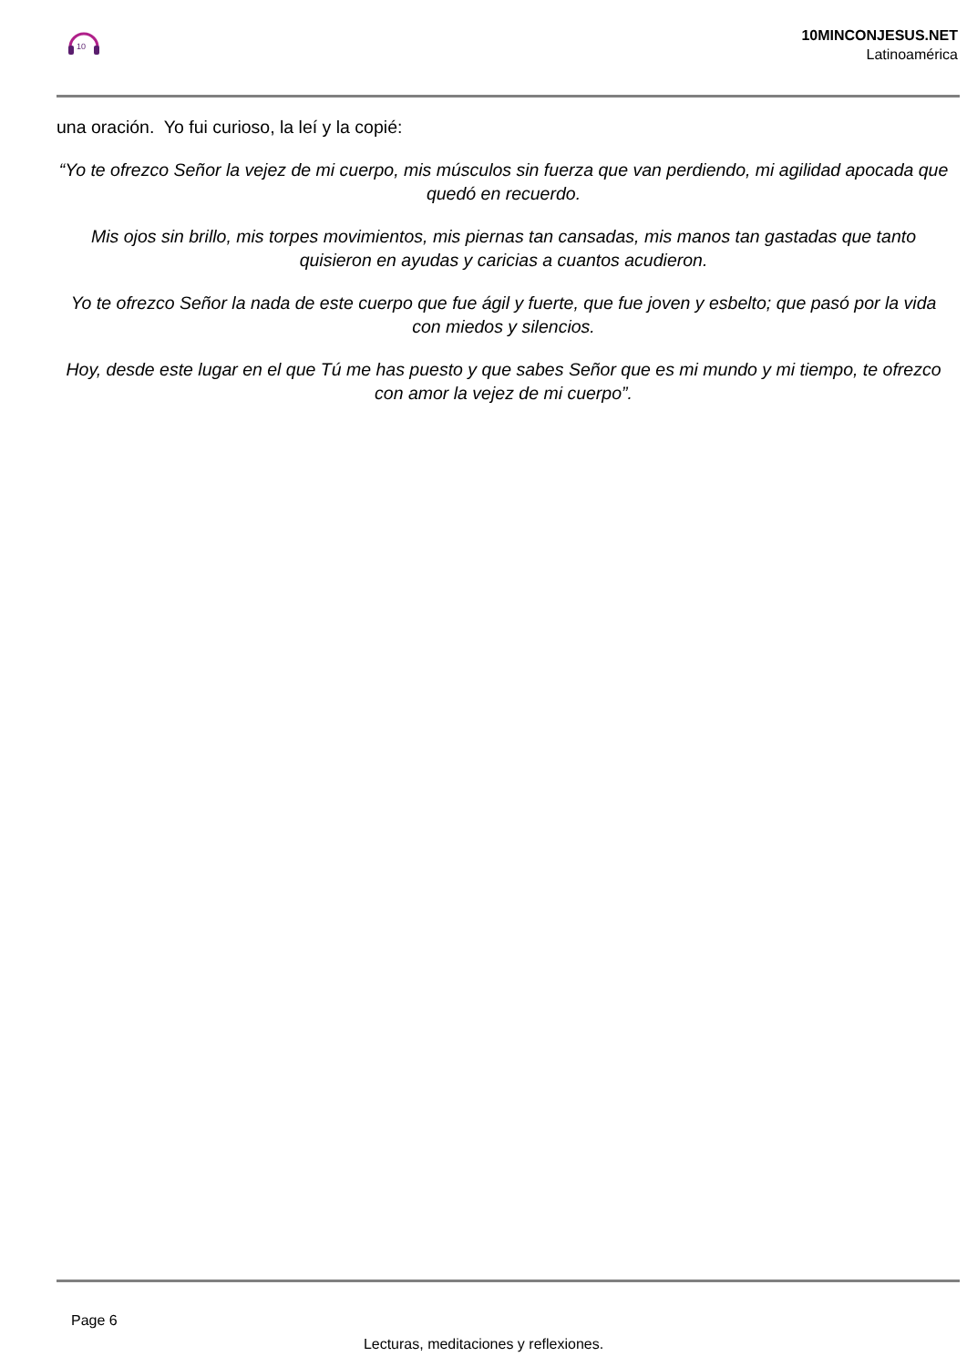10
10MINCONJESUS.NET
Latinoamérica
una oración. Yo fui curioso, la leí y la copié:
“Yo te ofrezco Señor la vejez de mi cuerpo, mis músculos sin fuerza que van perdiendo, mi agilidad apocada que quedó en recuerdo.
Mis ojos sin brillo, mis torpes movimientos, mis piernas tan cansadas, mis manos tan gastadas que tanto quisieron en ayudas y caricias a cuantos acudieron.
Yo te ofrezco Señor la nada de este cuerpo que fue ágil y fuerte, que fue joven y esbelto; que pasó por la vida con miedos y silencios.
Hoy, desde este lugar en el que Tú me has puesto y que sabes Señor que es mi mundo y mi tiempo, te ofrezco con amor la vejez de mi cuerpo”.
Page 6
Lecturas, meditaciones y reflexiones.